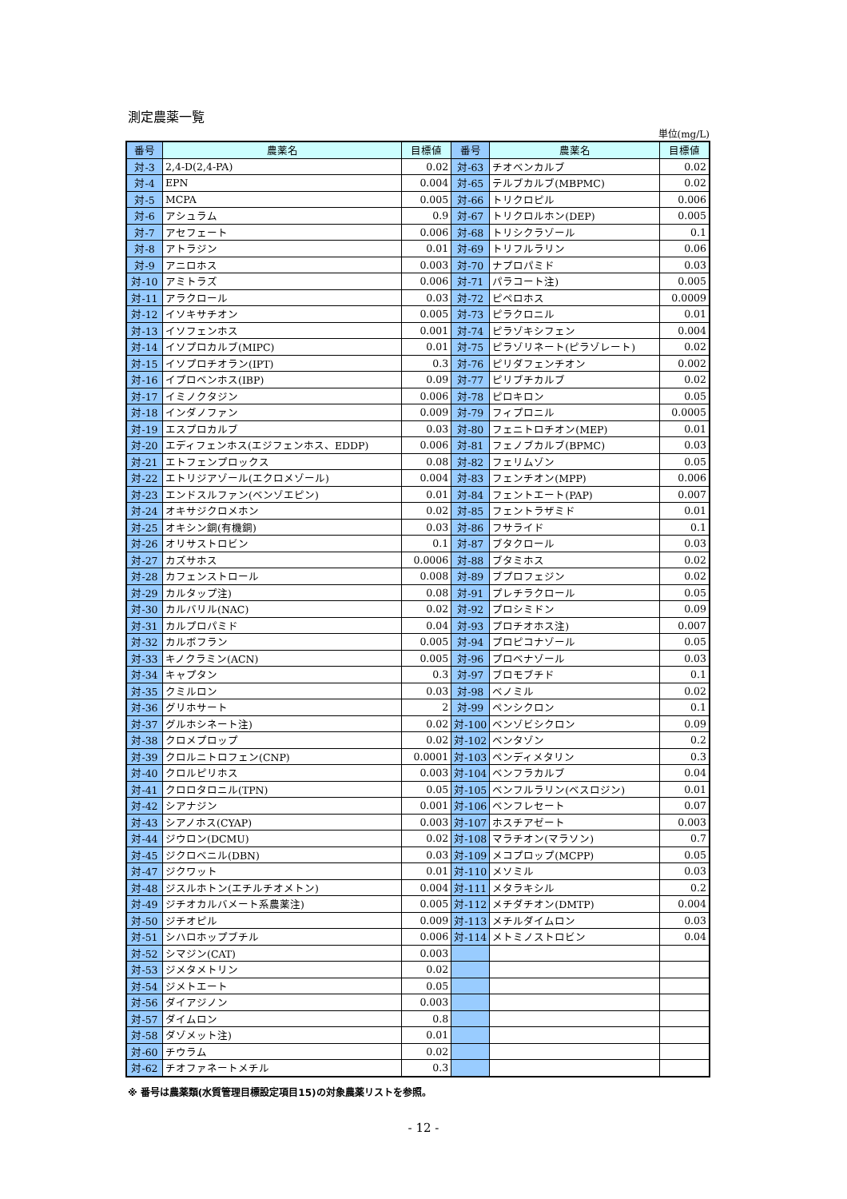測定農薬一覧
単位(mg/L)
| 番号 | 農薬名 | 目標値 | 番号 | 農薬名 | 目標値 |
| --- | --- | --- | --- | --- | --- |
| 対-3 | 2,4-D(2,4-PA) | 0.02 | 対-63 | チオベンカルブ | 0.02 |
| 対-4 | EPN | 0.004 | 対-65 | テルブカルブ(MBPMC) | 0.02 |
| 対-5 | MCPA | 0.005 | 対-66 | トリクロピル | 0.006 |
| 対-6 | アシュラム | 0.9 | 対-67 | トリクロルホン(DEP) | 0.005 |
| 対-7 | アセフェート | 0.006 | 対-68 | トリシクラゾール | 0.1 |
| 対-8 | アトラジン | 0.01 | 対-69 | トリフルラリン | 0.06 |
| 対-9 | アニロホス | 0.003 | 対-70 | ナプロパミド | 0.03 |
| 対-10 | アミトラズ | 0.006 | 対-71 | パラコート注) | 0.005 |
| 対-11 | アラクロール | 0.03 | 対-72 | ピペロホス | 0.0009 |
| 対-12 | イソキサチオン | 0.005 | 対-73 | ピラクロニル | 0.01 |
| 対-13 | イソフェンホス | 0.001 | 対-74 | ピラゾキシフェン | 0.004 |
| 対-14 | イソプロカルブ(MIPC) | 0.01 | 対-75 | ピラゾリネート(ピラゾレート) | 0.02 |
| 対-15 | イソプロチオラン(IPT) | 0.3 | 対-76 | ピリダフェンチオン | 0.002 |
| 対-16 | イプロベンホス(IBP) | 0.09 | 対-77 | ピリブチカルブ | 0.02 |
| 対-17 | イミノクタジン | 0.006 | 対-78 | ピロキロン | 0.05 |
| 対-18 | インダノファン | 0.009 | 対-79 | フィプロニル | 0.0005 |
| 対-19 | エスプロカルブ | 0.03 | 対-80 | フェニトロチオン(MEP) | 0.01 |
| 対-20 | エディフェンホス(エジフェンホス、EDDP) | 0.006 | 対-81 | フェノブカルブ(BPMC) | 0.03 |
| 対-21 | エトフェンプロックス | 0.08 | 対-82 | フェリムゾン | 0.05 |
| 対-22 | エトリジアゾール(エクロメゾール) | 0.004 | 対-83 | フェンチオン(MPP) | 0.006 |
| 対-23 | エンドスルファン(ベンゾエピン) | 0.01 | 対-84 | フェントエート(PAP) | 0.007 |
| 対-24 | オキサジクロメホン | 0.02 | 対-85 | フェントラザミド | 0.01 |
| 対-25 | オキシン銅(有機銅) | 0.03 | 対-86 | フサライド | 0.1 |
| 対-26 | オリサストロビン | 0.1 | 対-87 | ブタクロール | 0.03 |
| 対-27 | カズサホス | 0.0006 | 対-88 | ブタミホス | 0.02 |
| 対-28 | カフェンストロール | 0.008 | 対-89 | ブプロフェジン | 0.02 |
| 対-29 | カルタップ注) | 0.08 | 対-91 | プレチラクロール | 0.05 |
| 対-30 | カルバリル(NAC) | 0.02 | 対-92 | プロシミドン | 0.09 |
| 対-31 | カルプロパミド | 0.04 | 対-93 | プロチオホス注) | 0.007 |
| 対-32 | カルボフラン | 0.005 | 対-94 | プロピコナゾール | 0.05 |
| 対-33 | キノクラミン(ACN) | 0.005 | 対-96 | プロベナゾール | 0.03 |
| 対-34 | キャプタン | 0.3 | 対-97 | ブロモブチド | 0.1 |
| 対-35 | クミルロン | 0.03 | 対-98 | ベノミル | 0.02 |
| 対-36 | グリホサート | 2 | 対-99 | ペンシクロン | 0.1 |
| 対-37 | グルホシネート注) | 0.02 | 対-100 | ベンゾビシクロン | 0.09 |
| 対-38 | クロメプロップ | 0.02 | 対-102 | ベンタゾン | 0.2 |
| 対-39 | クロルニトロフェン(CNP) | 0.0001 | 対-103 | ペンディメタリン | 0.3 |
| 対-40 | クロルピリホス | 0.003 | 対-104 | ベンフラカルブ | 0.04 |
| 対-41 | クロロタロニル(TPN) | 0.05 | 対-105 | ベンフルラリン(ベスロジン) | 0.01 |
| 対-42 | シアナジン | 0.001 | 対-106 | ベンフレセート | 0.07 |
| 対-43 | シアノホス(CYAP) | 0.003 | 対-107 | ホスチアゼート | 0.003 |
| 対-44 | ジウロン(DCMU) | 0.02 | 対-108 | マラチオン(マラソン) | 0.7 |
| 対-45 | ジクロベニル(DBN) | 0.03 | 対-109 | メコプロップ(MCPP) | 0.05 |
| 対-47 | ジクワット | 0.01 | 対-110 | メソミル | 0.03 |
| 対-48 | ジスルホトン(エチルチオメトン) | 0.004 | 対-111 | メタラキシル | 0.2 |
| 対-49 | ジチオカルバメート系農薬注) | 0.005 | 対-112 | メチダチオン(DMTP) | 0.004 |
| 対-50 | ジチオピル | 0.009 | 対-113 | メチルダイムロン | 0.03 |
| 対-51 | シハロホップブチル | 0.006 | 対-114 | メトミノストロビン | 0.04 |
| 対-52 | シマジン(CAT) | 0.003 | | | |
| 対-53 | ジメタメトリン | 0.02 | | | |
| 対-54 | ジメトエート | 0.05 | | | |
| 対-56 | ダイアジノン | 0.003 | | | |
| 対-57 | ダイムロン | 0.8 | | | |
| 対-58 | ダゾメット注) | 0.01 | | | |
| 対-60 | チウラム | 0.02 | | | |
| 対-62 | チオファネートメチル | 0.3 | | | |
※ 番号は農薬類(水質管理目標設定項目15)の対象農薬リストを参照。
- 12 -